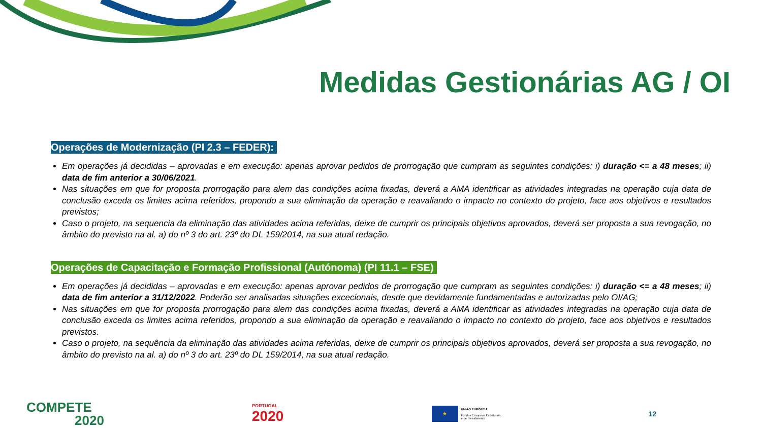Medidas Gestionárias AG / OI
Operações de Modernização (PI 2.3 – FEDER):
Em operações já decididas – aprovadas e em execução: apenas aprovar pedidos de prorrogação que cumpram as seguintes condições: i) duração <= a 48 meses; ii) data de fim anterior a 30/06/2021.
Nas situações em que for proposta prorrogação para alem das condições acima fixadas, deverá a AMA identificar as atividades integradas na operação cuja data de conclusão exceda os limites acima referidos, propondo a sua eliminação da operação e reavaliando o impacto no contexto do projeto, face aos objetivos e resultados previstos;
Caso o projeto, na sequencia da eliminação das atividades acima referidas, deixe de cumprir os principais objetivos aprovados, deverá ser proposta a sua revogação, no âmbito do previsto na al. a) do nº 3 do art. 23º do DL 159/2014, na sua atual redação.
Operações de Capacitação e Formação Profissional (Autónoma) (PI 11.1 – FSE)
Em operações já decididas – aprovadas e em execução: apenas aprovar pedidos de prorrogação que cumpram as seguintes condições: i) duração <= a 48 meses; ii) data de fim anterior a 31/12/2022. Poderão ser analisadas situações excecionais, desde que devidamente fundamentadas e autorizadas pelo OI/AG;
Nas situações em que for proposta prorrogação para alem das condições acima fixadas, deverá a AMA identificar as atividades integradas na operação cuja data de conclusão exceda os limites acima referidos, propondo a sua eliminação da operação e reavaliando o impacto no contexto do projeto, face aos objetivos e resultados previstos.
Caso o projeto, na sequência da eliminação das atividades acima referidas, deixe de cumprir os principais objetivos aprovados, deverá ser proposta a sua revogação, no âmbito do previsto na al. a) do nº 3 do art. 23º do DL 159/2014, na sua atual redação.
COMPETE
2020
PORTUGAL
2020
★
UNIÃO EUROPEIA
Fundos Europeus Estruturais
e de Investimento
12